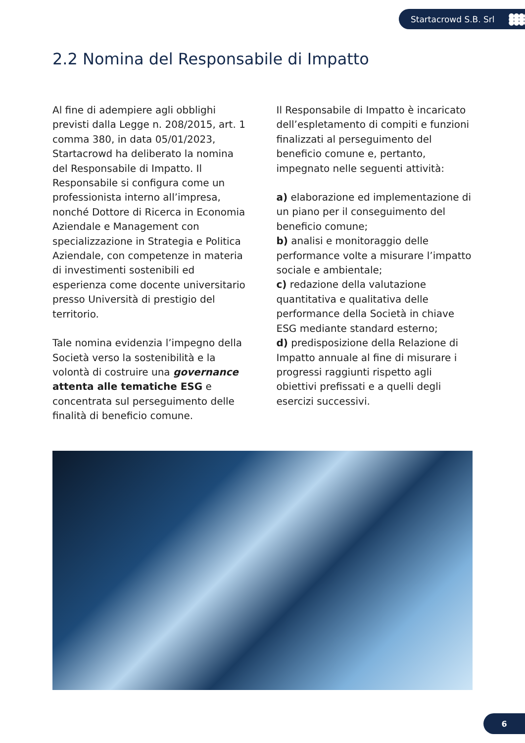Startacrowd S.B. Srl ●●●● ●●●● ●●●●
2.2 Nomina del Responsabile di Impatto
Al fine di adempiere agli obblighi previsti dalla Legge n. 208/2015, art. 1 comma 380, in data 05/01/2023, Startacrowd ha deliberato la nomina del Responsabile di Impatto. Il Responsabile si configura come un professionista interno all’impresa, nonché Dottore di Ricerca in Economia Aziendale e Management con specializzazione in Strategia e Politica Aziendale, con competenze in materia di investimenti sostenibili ed esperienza come docente universitario presso Università di prestigio del territorio.
Tale nomina evidenzia l’impegno della Società verso la sostenibilità e la volontà di costruire una governance attenta alle tematiche ESG e concentrata sul perseguimento delle finalità di beneficio comune.
Il Responsabile di Impatto è incaricato dell’espletamento di compiti e funzioni finalizzati al perseguimento del beneficio comune e, pertanto, impegnato nelle seguenti attività:
a) elaborazione ed implementazione di un piano per il conseguimento del beneficio comune;
b) analisi e monitoraggio delle performance volte a misurare l’impatto sociale e ambientale;
c) redazione della valutazione quantitativa e qualitativa delle performance della Società in chiave ESG mediante standard esterno;
d) predisposizione della Relazione di Impatto annuale al fine di misurare i progressi raggiunti rispetto agli obiettivi prefissati e a quelli degli esercizi successivi.
6